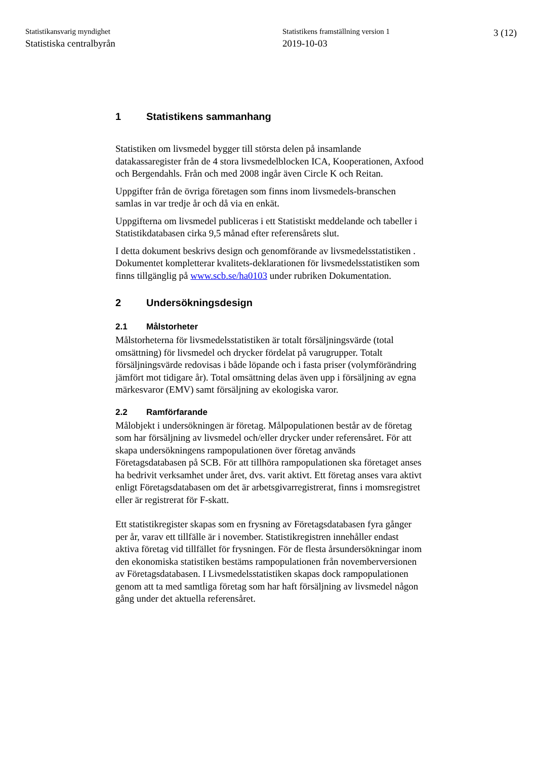Statistikansvarig myndighet
Statistiska centralbyrån
Statistikens framställning version 1
2019-10-03
3 (12)
1 Statistikens sammanhang
Statistiken om livsmedel bygger till största delen på insamlande datakassaregister från de 4 stora livsmedelblocken ICA, Kooperationen, Axfood och Bergendahls. Från och med 2008 ingår även Circle K och Reitan.
Uppgifter från de övriga företagen som finns inom livsmedels-branschen samlas in var tredje år och då via en enkät.
Uppgifterna om livsmedel publiceras i ett Statistiskt meddelande och tabeller i Statistikdatabasen cirka 9,5 månad efter referensårets slut.
I detta dokument beskrivs design och genomförande av livsmedelsstatistiken . Dokumentet kompletterar kvalitets-deklarationen för livsmedelsstatistiken som finns tillgänglig på www.scb.se/ha0103 under rubriken Dokumentation.
2 Undersökningsdesign
2.1 Målstorheter
Målstorheterna för livsmedelsstatistiken är totalt försäljningsvärde (total omsättning) för livsmedel och drycker fördelat på varugrupper. Totalt försäljningsvärde redovisas i både löpande och i fasta priser (volymförändring jämfört mot tidigare år). Total omsättning delas även upp i försäljning av egna märkesvaror (EMV) samt försäljning av ekologiska varor.
2.2 Ramförfarande
Målobjekt i undersökningen är företag. Målpopulationen består av de företag som har försäljning av livsmedel och/eller drycker under referensåret. För att skapa undersökningens rampopulationen över företag används Företagsdatabasen på SCB. För att tillhöra rampopulationen ska företaget anses ha bedrivit verksamhet under året, dvs. varit aktivt. Ett företag anses vara aktivt enligt Företagsdatabasen om det är arbetsgivarregistrerat, finns i momsregistret eller är registrerat för F-skatt.
Ett statistikregister skapas som en frysning av Företagsdatabasen fyra gånger per år, varav ett tillfälle är i november. Statistikregistren innehåller endast aktiva företag vid tillfället för frysningen. För de flesta årsundersökningar inom den ekonomiska statistiken bestäms rampopulationen från novemberversionen av Företagsdatabasen. I Livsmedelsstatistiken skapas dock rampopulationen genom att ta med samtliga företag som har haft försäljning av livsmedel någon gång under det aktuella referensåret.